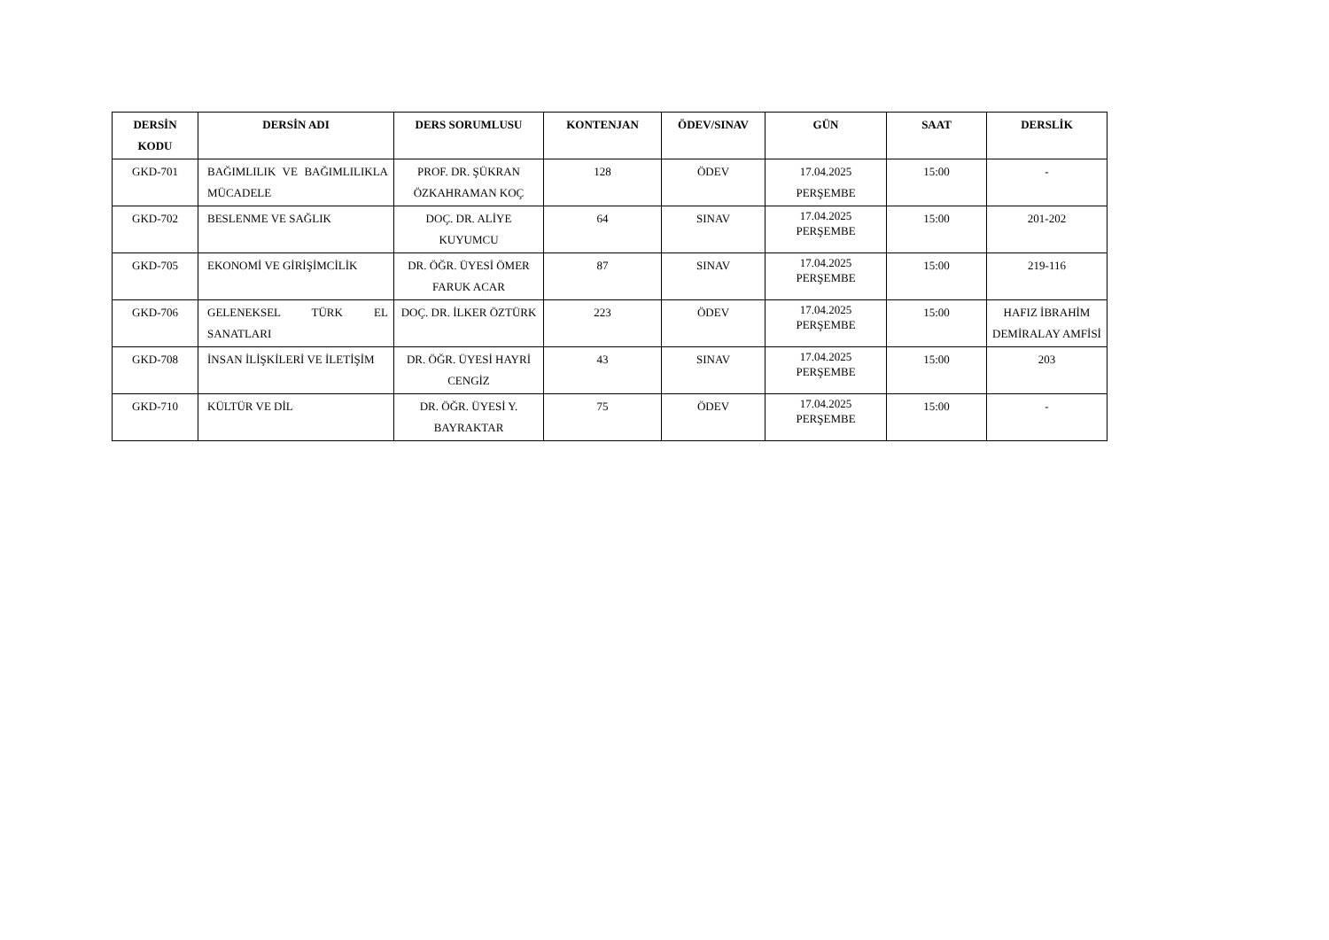| DERSİN KODU | DERSİN ADI | DERS SORUMLUSU | KONTENJAN | ÖDEV/SINAV | GÜN | SAAT | DERSLİK |
| --- | --- | --- | --- | --- | --- | --- | --- |
| GKD-701 | BAĞIMLILIK VE BAĞIMLILIKLA MÜCADELE | PROF. DR. ŞÜKRAN ÖZKAHRAMAN KOÇ | 128 | ÖDEV | 17.04.2025 PERŞEMBE | 15:00 | - |
| GKD-702 | BESLENME VE SAĞLIK | DOÇ. DR. ALİYE KUYUMCU | 64 | SINAV | 17.04.2025 PERŞEMBE | 15:00 | 201-202 |
| GKD-705 | EKONOMİ VE GİRİŞİMCİLİK | DR. ÖĞR. ÜYESİ ÖMER FARUK ACAR | 87 | SINAV | 17.04.2025 PERŞEMBE | 15:00 | 219-116 |
| GKD-706 | GELENEKSEL TÜRK EL SANATLARI | DOÇ. DR. İLKER ÖZTÜRK | 223 | ÖDEV | 17.04.2025 PERŞEMBE | 15:00 | HAFIZ İBRAHİM DEMİRALAY AMFİSİ |
| GKD-708 | İNSAN İLİŞKİLERİ VE İLETİŞİM | DR. ÖĞR. ÜYESİ HAYRİ CENGİZ | 43 | SINAV | 17.04.2025 PERŞEMBE | 15:00 | 203 |
| GKD-710 | KÜLTÜR VE DİL | DR. ÖĞR. ÜYESİ Y. BAYRAKTAR | 75 | ÖDEV | 17.04.2025 PERŞEMBE | 15:00 | - |